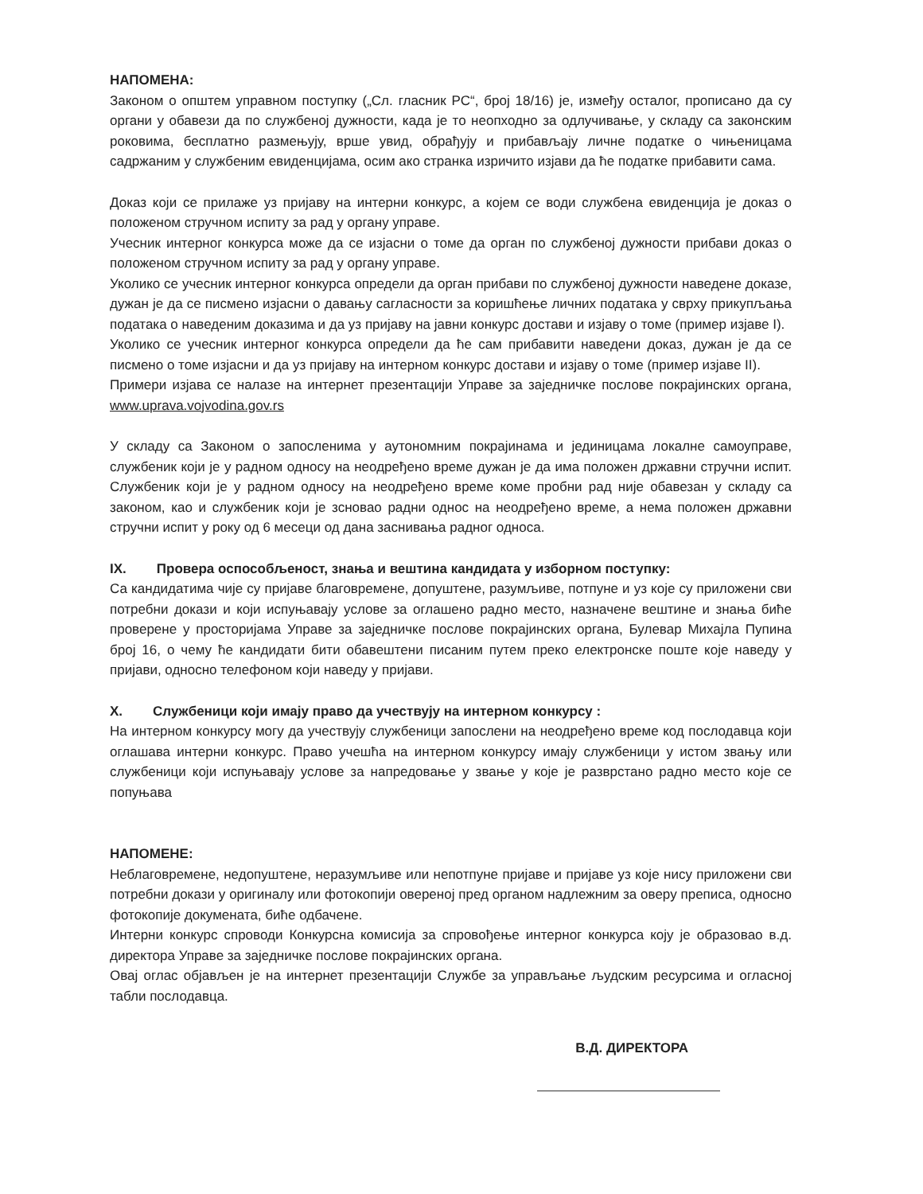НАПОМЕНА:
Законом о општем управном поступку („Сл. гласник РС“, број 18/16) је, између осталог, прописано да су органи у обавези да по службеној дужности, када је то неопходно за одлучивање, у складу са законским роковима, бесплатно размењују, врше увид, обрађују и прибављају личне податке о чињеницама садржаним у службеним евиденцијама, осим ако странка изричито изјави да ће податке прибавити сама.
Доказ који се прилаже уз пријаву на интерни конкурс, а којем се води службена евиденција је доказ о положеном стручном испиту за рад у органу управе.
Учесник интерног конкурса може да се изјасни о томе да орган по службеној дужности прибави доказ о положеном стручном испиту за рад у органу управе.
Уколико се учесник интерног конкурса определи да орган прибави по службеној дужности наведене доказе, дужан је да се писмено изјасни о давању сагласности за коришћење личних података у сврху прикупљања података о наведеним доказима и да уз пријаву на јавни конкурс достави и изјаву о томе (пример изјаве I).
Уколико се учесник интерног конкурса определи да ће сам прибавити наведени доказ, дужан је да се писмено о томе изјасни и да уз пријаву на интерном конкурс достави и изјаву о томе (пример изјаве II).
Примери изјава се налазе на интернет презентацији Управе за заједничке послове покрајинских органа, www.uprava.vojvodina.gov.rs
У складу са Законом о запосленима у аутономним покрајинама и јединицама локалне самоуправе, службеник који је у радном односу на неодређено време дужан је да има положен државни стручни испит. Службеник који је у радном односу на неодређено време коме пробни рад није обавезан у складу са законом, као и службеник који је зсновао радни однос на неодређено време, а нема положен државни стручни испит у року од 6 месеци од дана заснивања радног односа.
IX. Провера оспособљеност, знања и вештина кандидата у изборном поступку:
Са кандидатима чије су пријаве благовремене, допуштене, разумљиве, потпуне и уз које су приложени сви потребни докази и који испуњавају услове за оглашено радно место, назначене вештине и знања биће проверене у просторијама Управе за заједничке послове покрајинских органа, Булевар Михајла Пупина број 16, о чему ће кандидати бити обавештени писаним путем преко електронске поште које наведу у пријави, односно телефоном који наведу у пријави.
X. Службеници који имају право да учествују на интерном конкурсу :
На интерном конкурсу могу да учествују службеници запослени на неодређено време код послодавца који оглашава интерни конкурс. Право учешћа на интерном конкурсу имају службеници у истом звању или службеници који испуњавају услове за напредовање у звање у које је разврстано радно место које се попуњава
НАПОМЕНЕ:
Неблаговремене, недопуштене, неразумљиве или непотпуне пријаве и пријаве уз које нису приложени сви потребни докази у оригиналу или фотокопији овереној пред органом надлежним за оверу преписа, односно фотокопије докумената, биће одбачене.
Интерни конкурс спроводи Конкурсна комисија за спровођење интерног конкурса коју је образовао в.д. директора Управе за заједничке послове покрајинских органа.
Овај оглас објављен је на интернет презентацији Службе за управљање људским ресурсима и огласној табли послодавца.
В.Д. ДИРЕКТОРА